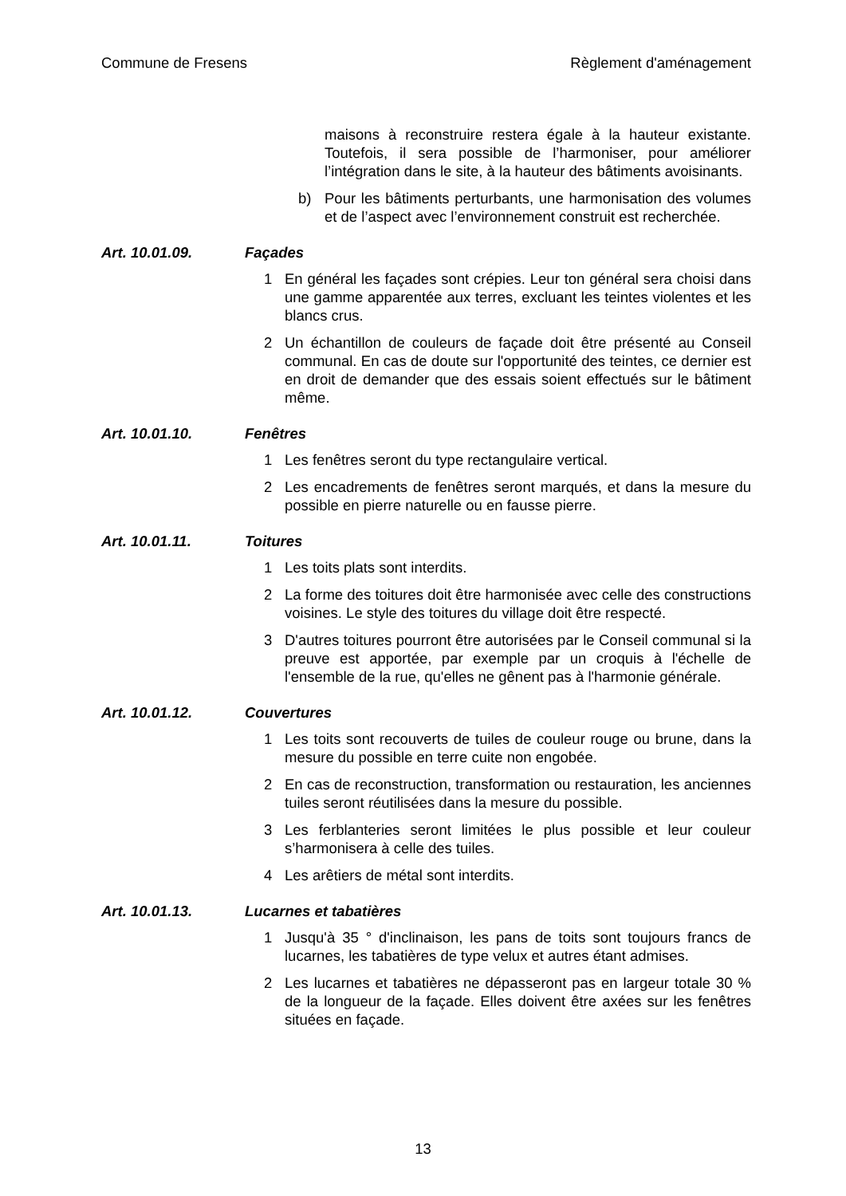Commune de Fresens Règlement d'aménagement
maisons à reconstruire restera égale à la hauteur existante. Toutefois, il sera possible de l’harmoniser, pour améliorer l’intégration dans le site, à la hauteur des bâtiments avoisinants.
b) Pour les bâtiments perturbants, une harmonisation des volumes et de l’aspect avec l’environnement construit est recherchée.
Art. 10.01.09. Façades
1 En général les façades sont crépies. Leur ton général sera choisi dans une gamme apparentée aux terres, excluant les teintes violentes et les blancs crus.
2 Un échantillon de couleurs de façade doit être présenté au Conseil communal. En cas de doute sur l'opportunité des teintes, ce dernier est en droit de demander que des essais soient effectués sur le bâtiment même.
Art. 10.01.10. Fenêtres
1 Les fenêtres seront du type rectangulaire vertical.
2 Les encadrements de fenêtres seront marqués, et dans la mesure du possible en pierre naturelle ou en fausse pierre.
Art. 10.01.11. Toitures
1 Les toits plats sont interdits.
2 La forme des toitures doit être harmonisée avec celle des constructions voisines. Le style des toitures du village doit être respecté.
3 D'autres toitures pourront être autorisées par le Conseil communal si la preuve est apportée, par exemple par un croquis à l'échelle de l'ensemble de la rue, qu'elles ne gênent pas à l'harmonie générale.
Art. 10.01.12. Couvertures
1 Les toits sont recouverts de tuiles de couleur rouge ou brune, dans la mesure du possible en terre cuite non engobée.
2 En cas de reconstruction, transformation ou restauration, les anciennes tuiles seront réutilisées dans la mesure du possible.
3 Les ferblanteries seront limitées le plus possible et leur couleur s’harmonisera à celle des tuiles.
4 Les arêtiers de métal sont interdits.
Art. 10.01.13. Lucarnes et tabatières
1 Jusqu'à 35 ° d'inclinaison, les pans de toits sont toujours francs de lucarnes, les tabatières de type velux et autres étant admises.
2 Les lucarnes et tabatières ne dépasseront pas en largeur totale 30 % de la longueur de la façade. Elles doivent être axées sur les fenêtres situées en façade.
13